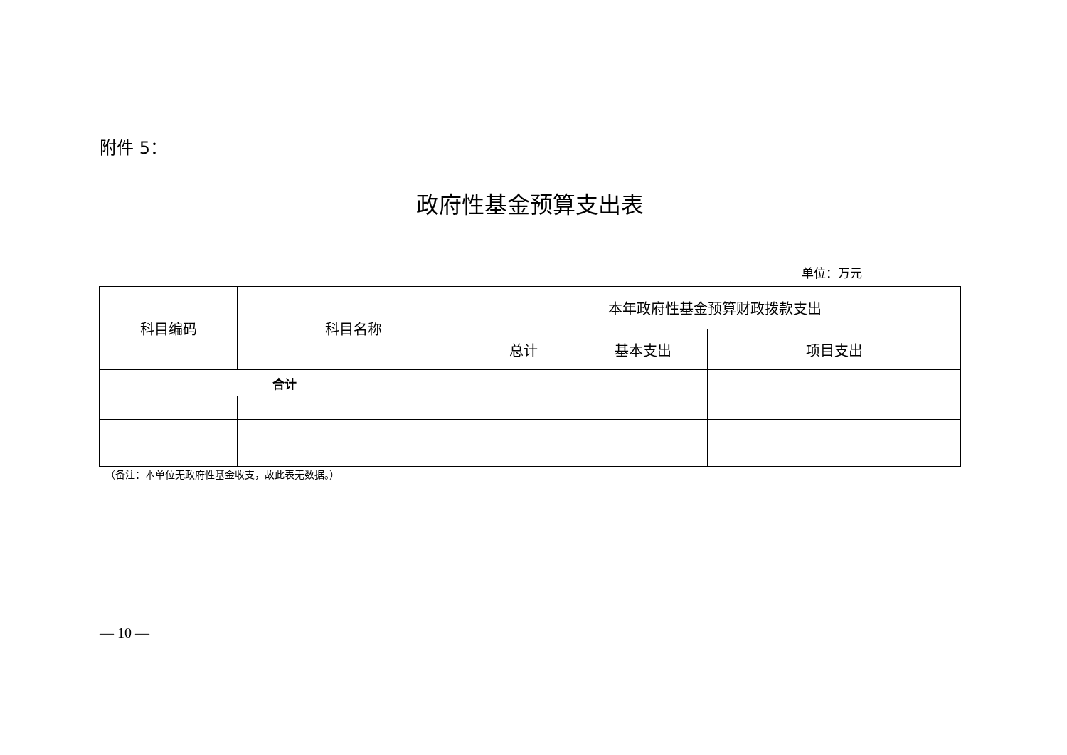附件 5：
政府性基金预算支出表
单位：万元
| 科目编码 | 科目名称 | 本年政府性基金预算财政拨款支出 | | |
| --- | --- | --- | --- | --- |
| | | 总计 | 基本支出 | 项目支出 |
| 合计 | | | | |
（备注：本单位无政府性基金收支，故此表无数据。）
— 10 —